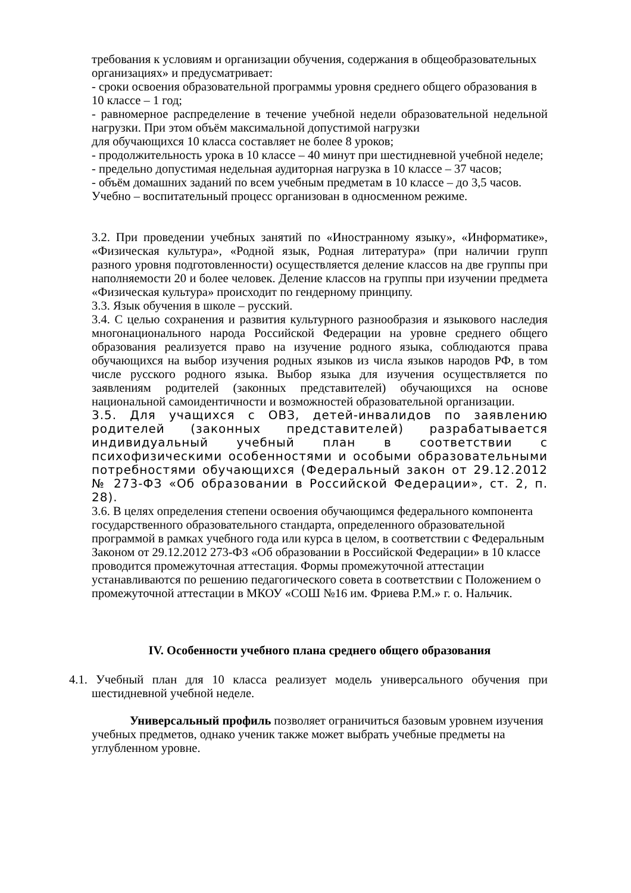требования к условиям и организации обучения, содержания в общеобразовательных организациях» и предусматривает:
- сроки освоения образовательной программы уровня среднего общего образования в 10 классе – 1 год;
- равномерное распределение в течение учебной недели образовательной недельной нагрузки. При этом объём максимальной допустимой нагрузки
для обучающихся 10 класса составляет не более 8 уроков;
- продолжительность урока в 10 классе – 40 минут при шестидневной учебной неделе;
- предельно допустимая недельная аудиторная нагрузка в 10 классе – 37 часов;
- объём домашних заданий по всем учебным предметам в 10 классе – до 3,5 часов.
Учебно – воспитательный процесс организован в односменном режиме.
3.2. При проведении учебных занятий по «Иностранному языку», «Информатике», «Физическая культура», «Родной язык, Родная литература» (при наличии групп разного уровня подготовленности) осуществляется деление классов на две группы при наполняемости 20 и более человек. Деление классов на группы при изучении предмета «Физическая культура» происходит по гендерному принципу.
3.3. Язык обучения в школе – русский.
3.4. С целью сохранения и развития культурного разнообразия и языкового наследия многонационального народа Российской Федерации на уровне среднего общего образования реализуется право на изучение родного языка, соблюдаются права обучающихся на выбор изучения родных языков из числа языков народов РФ, в том числе русского родного языка. Выбор языка для изучения осуществляется по заявлениям родителей (законных представителей) обучающихся на основе национальной самоидентичности и возможностей образовательной организации.
3.5. Для учащихся с ОВЗ, детей-инвалидов по заявлению родителей (законных представителей) разрабатывается индивидуальный учебный план в соответствии с психофизическими особенностями и особыми образовательными потребностями обучающихся (Федеральный закон от 29.12.2012 № 273-ФЗ «Об образовании в Российской Федерации», ст. 2, п. 28).
3.6. В целях определения степени освоения обучающимся федерального компонента государственного образовательного стандарта, определенного образовательной программой в рамках учебного года или курса в целом, в соответствии с Федеральным Законом от 29.12.2012 273-ФЗ «Об образовании в Российской Федерации» в 10 классе проводится промежуточная аттестация. Формы промежуточной аттестации устанавливаются по решению педагогического совета в соответствии с Положением о промежуточной аттестации в МКОУ «СОШ №16 им. Фриева Р.М.» г. о. Нальчик.
IV. Особенности учебного плана среднего общего образования
4.1. Учебный план для 10 класса реализует модель универсального обучения при шестидневной учебной неделе.
Универсальный профиль позволяет ограничиться базовым уровнем изучения учебных предметов, однако ученик также может выбрать учебные предметы на углубленном уровне.